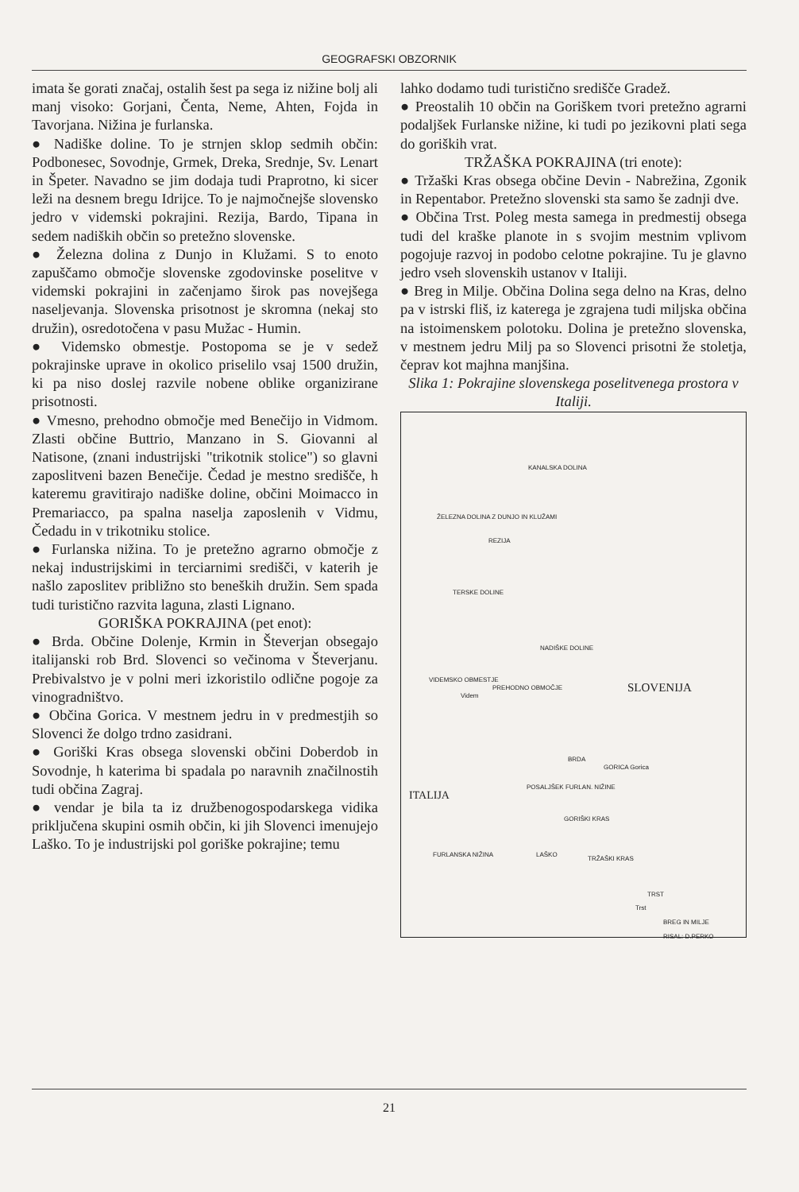GEOGRAFSKI OBZORNIK
imata še gorati značaj, ostalih šest pa sega iz nižine bolj ali manj visoko: Gorjani, Čenta, Neme, Ahten, Fojda in Tavorjana. Nižina je furlanska.
● Nadiške doline. To je strnjen sklop sedmih občin: Podbonesec, Sovodnje, Grmek, Dreka, Srednje, Sv. Lenart in Špeter. Navadno se jim dodaja tudi Praprotno, ki sicer leži na desnem bregu Idrijce. To je najmočnejše slovensko jedro v videmski pokrajini. Rezija, Bardo, Tipana in sedem nadiških občin so pretežno slovenske.
● Železna dolina z Dunjo in Klužami. S to enoto zapuščamo območje slovenske zgodovinske poselitve v videmski pokrajini in začenjamo širok pas novejšega naseljevanja. Slovenska prisotnost je skromna (nekaj sto družin), osredotočena v pasu Mužac - Humin.
● Videmsko obmestje. Postopoma se je v sedež pokrajinske uprave in okolico priselilo vsaj 1500 družin, ki pa niso doslej razvile nobene oblike organizirane prisotnosti.
● Vmesno, prehodno območje med Benečijo in Vidmom. Zlasti občine Buttrio, Manzano in S. Giovanni al Natisone, (znani industrijski "trikotnik stolice") so glavni zaposlitveni bazen Benečije. Čedad je mestno središče, h kateremu gravitirajo nadiške doline, občini Moimacco in Premariacco, pa spalna naselja zaposlenih v Vidmu, Čedadu in v trikotniku stolice.
● Furlanska nižina. To je pretežno agrarno območje z nekaj industrijskimi in terciarnimi središči, v katerih je našlo zaposlitev približno sto beneških družin. Sem spada tudi turistično razvita laguna, zlasti Lignano.
GORIŠKA POKRAJINA (pet enot):
● Brda. Občine Dolenje, Krmin in Števerjan obsegajo italijanski rob Brd. Slovenci so večinoma v Števerjanu. Prebivalstvo je v polni meri izkoristilo odlične pogoje za vinogradništvo.
● Občina Gorica. V mestnem jedru in v predmestjih so Slovenci že dolgo trdno zasidrani.
● Goriški Kras obsega slovenski občini Doberdob in Sovodnje, h katerima bi spadala po naravnih značilnostih tudi občina Zagraj.
● vendar je bila ta iz družbenogospodarskega vidika priključena skupini osmih občin, ki jih Slovenci imenujejo Laško. To je industrijski pol goriške pokrajine; temu
lahko dodamo tudi turistično središče Gradež.
● Preostalih 10 občin na Goriškem tvori pretežno agrarni podaljšek Furlanske nižine, ki tudi po jezikovni plati sega do goriških vrat.
TRŽAŠKA POKRAJINA (tri enote):
● Tržaški Kras obsega občine Devin - Nabrežina, Zgonik in Repentabor. Pretežno slovenski sta samo še zadnji dve.
● Občina Trst. Poleg mesta samega in predmestij obsega tudi del kraške planote in s svojim mestnim vplivom pogojuje razvoj in podobo celotne pokrajine. Tu je glavno jedro vseh slovenskih ustanov v Italiji.
● Breg in Milje. Občina Dolina sega delno na Kras, delno pa v istrski fliš, iz katerega je zgrajena tudi miljska občina na istoimenskem polotoku. Dolina je pretežno slovenska, v mestnem jedru Milj pa so Slovenci prisotni že stoletja, čeprav kot majhna manjšina.
Slika 1: Pokrajine slovenskega poselitvenega prostora v Italiji.
KANALSKA DOLINA
ŽELEZNA DOLINA Z DUNJO IN KLUŽAMI
REZIJA
TERSKE DOLINE
NADIŠKE DOLINE
VIDEMSKO OBMESTJE
Videm
PREHODNO OBMOČJE SLOVENIJA
BRDA
GORICA Gorica
POSALJŠEK FURLAN. NIŽINE
ITALIJA
GORIŠKI KRAS
FURLANSKA NIŽINA LAŠKO
TRŽAŠKI KRAS
TRST
Trst
BREG IN MILJE
RISAL: D.PERKO
21